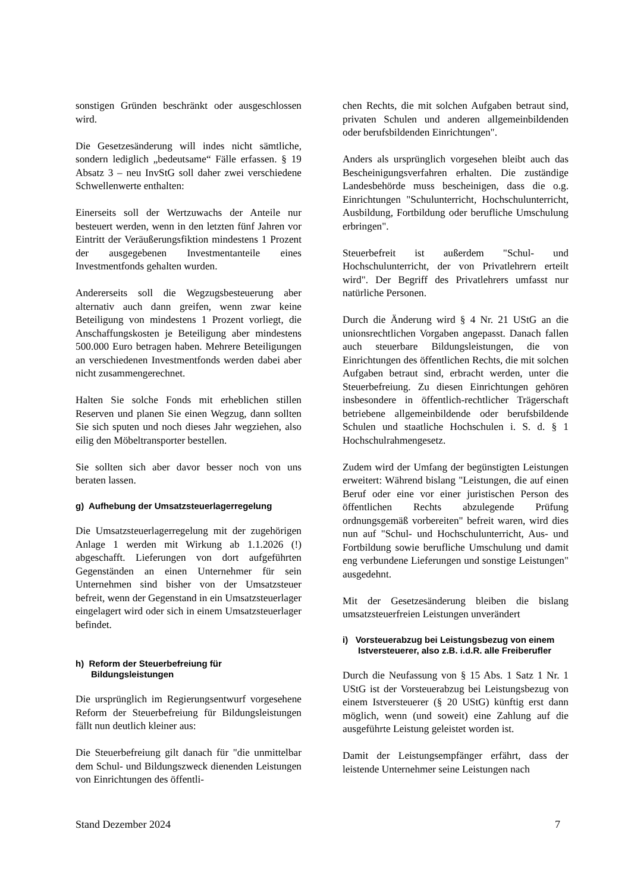sonstigen Gründen beschränkt oder ausgeschlossen wird.
Die Gesetzesänderung will indes nicht sämtliche, sondern lediglich „bedeutsame“ Fälle erfassen. § 19 Absatz 3 – neu InvStG soll daher zwei verschiedene Schwellenwerte enthalten:
Einerseits soll der Wertzuwachs der Anteile nur besteuert werden, wenn in den letzten fünf Jahren vor Eintritt der Veräußerungsfiktion mindestens 1 Prozent der ausgegebenen Investmentanteile eines Investmentfonds gehalten wurden.
Andererseits soll die Wegzugsbesteuerung aber alternativ auch dann greifen, wenn zwar keine Beteiligung von mindestens 1 Prozent vorliegt, die Anschaffungskosten je Beteiligung aber mindestens 500.000 Euro betragen haben. Mehrere Beteiligungen an verschiedenen Investmentfonds werden dabei aber nicht zusammengerechnet.
Halten Sie solche Fonds mit erheblichen stillen Reserven und planen Sie einen Wegzug, dann sollten Sie sich sputen und noch dieses Jahr wegziehen, also eilig den Möbeltransporter bestellen.
Sie sollten sich aber davor besser noch von uns beraten lassen.
g) Aufhebung der Umsatzsteuerlagerregelung
Die Umsatzsteuerlagerregelung mit der zugehörigen Anlage 1 werden mit Wirkung ab 1.1.2026 (!) abgeschafft. Lieferungen von dort aufgeführten Gegenständen an einen Unternehmer für sein Unternehmen sind bisher von der Umsatzsteuer befreit, wenn der Gegenstand in ein Umsatzsteuerlager eingelagert wird oder sich in einem Umsatzsteuerlager befindet.
h) Reform der Steuerbefreiung für Bildungsleistungen
Die ursprünglich im Regierungsentwurf vorgesehene Reform der Steuerbefreiung für Bildungsleistungen fällt nun deutlich kleiner aus:
Die Steuerbefreiung gilt danach für "die unmittelbar dem Schul- und Bildungszweck dienenden Leistungen von Einrichtungen des öffentli-
chen Rechts, die mit solchen Aufgaben betraut sind, privaten Schulen und anderen allgemeinbildenden oder berufsbildenden Einrichtungen".
Anders als ursprünglich vorgesehen bleibt auch das Bescheinigungsverfahren erhalten. Die zuständige Landesbehörde muss bescheinigen, dass die o.g. Einrichtungen "Schulunterricht, Hochschulunterricht, Ausbildung, Fortbildung oder berufliche Umschulung erbringen".
Steuerbefreit ist außerdem "Schul- und Hochschulunterricht, der von Privatlehrern erteilt wird". Der Begriff des Privatlehrers umfasst nur natürliche Personen.
Durch die Änderung wird § 4 Nr. 21 UStG an die unionsrechtlichen Vorgaben angepasst. Danach fallen auch steuerbare Bildungsleistungen, die von Einrichtungen des öffentlichen Rechts, die mit solchen Aufgaben betraut sind, erbracht werden, unter die Steuerbefreiung. Zu diesen Einrichtungen gehören insbesondere in öffentlich-rechtlicher Trägerschaft betriebene allgemeinbildende oder berufsbildende Schulen und staatliche Hochschulen i. S. d. § 1 Hochschulrahmengesetz.
Zudem wird der Umfang der begünstigten Leistungen erweitert: Während bislang "Leistungen, die auf einen Beruf oder eine vor einer juristischen Person des öffentlichen Rechts abzulegende Prüfung ordnungsgemäß vorbereiten" befreit waren, wird dies nun auf "Schul- und Hochschulunterricht, Aus- und Fortbildung sowie berufliche Umschulung und damit eng verbundene Lieferungen und sonstige Leistungen" ausgedehnt.
Mit der Gesetzesänderung bleiben die bislang umsatzsteuerfreien Leistungen unverändert
i) Vorsteuerabzug bei Leistungsbezug von einem Istversteuerer, also z.B. i.d.R. alle Freiberufler
Durch die Neufassung von § 15 Abs. 1 Satz 1 Nr. 1 UStG ist der Vorsteuerabzug bei Leistungsbezug von einem Istversteuerer (§ 20 UStG) künftig erst dann möglich, wenn (und soweit) eine Zahlung auf die ausgeführte Leistung geleistet worden ist.
Damit der Leistungsempfänger erfährt, dass der leistende Unternehmer seine Leistungen nach
Stand Dezember 2024 7